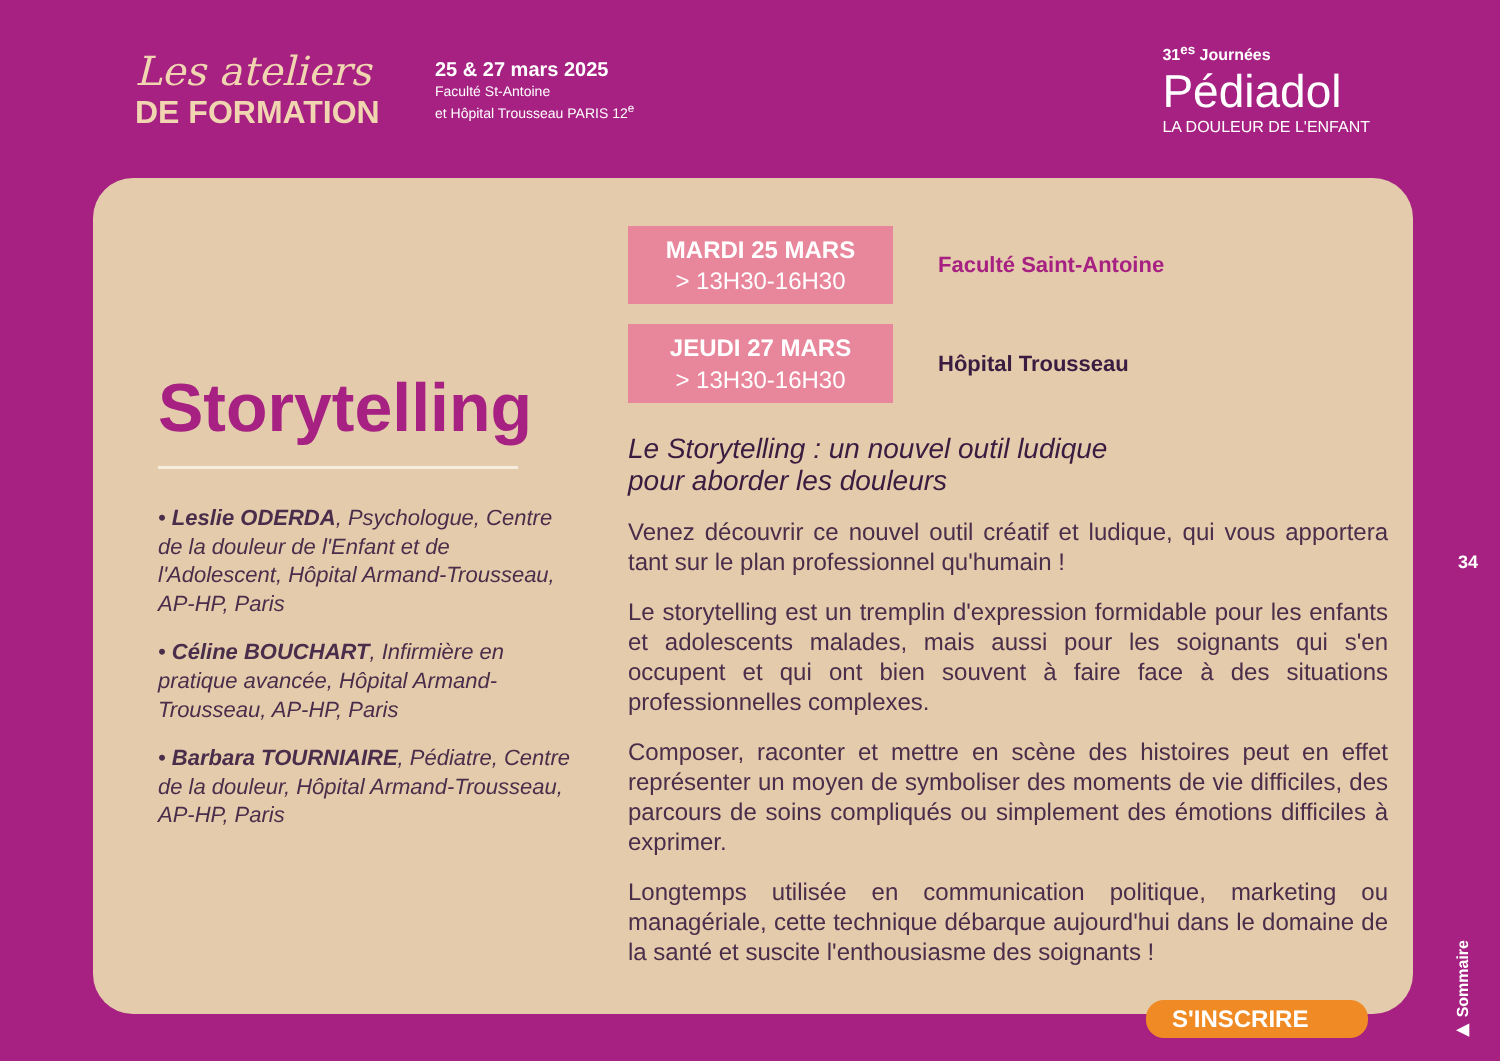Les ateliers
DE FORMATION
25 & 27 mars 2025
Faculté St-Antoine
et Hôpital Trousseau PARIS 12<sup>e</sup>
31<sup>es</sup> Journées
Pédiadol
LA DOULEUR DE L'ENFANT
Storytelling
• Leslie ODERDA, Psychologue, Centre de la douleur de l'Enfant et de l'Adolescent, Hôpital Armand-Trousseau, AP-HP, Paris
• Céline BOUCHART, Infirmière en pratique avancée, Hôpital Armand-Trousseau, AP-HP, Paris
• Barbara TOURNIAIRE, Pédiatre, Centre de la douleur, Hôpital Armand-Trousseau, AP-HP, Paris
MARDI 25 MARS
> 13H30-16H30
Faculté Saint-Antoine
JEUDI 27 MARS
> 13H30-16H30
Hôpital Trousseau
Le Storytelling : un nouvel outil ludique
pour aborder les douleurs
Venez découvrir ce nouvel outil créatif et ludique, qui vous apportera tant sur le plan professionnel qu'humain !
Le storytelling est un tremplin d'expression formidable pour les enfants et adolescents malades, mais aussi pour les soignants qui s'en occupent et qui ont bien souvent à faire face à des situations professionnelles complexes.
Composer, raconter et mettre en scène des histoires peut en effet représenter un moyen de symboliser des moments de vie difficiles, des parcours de soins compliqués ou simplement des émotions difficiles à exprimer.
Longtemps utilisée en communication politique, marketing ou managériale, cette technique débarque aujourd'hui dans le domaine de la santé et suscite l'enthousiasme des soignants !
34
▶ Sommaire
S'INSCRIRE